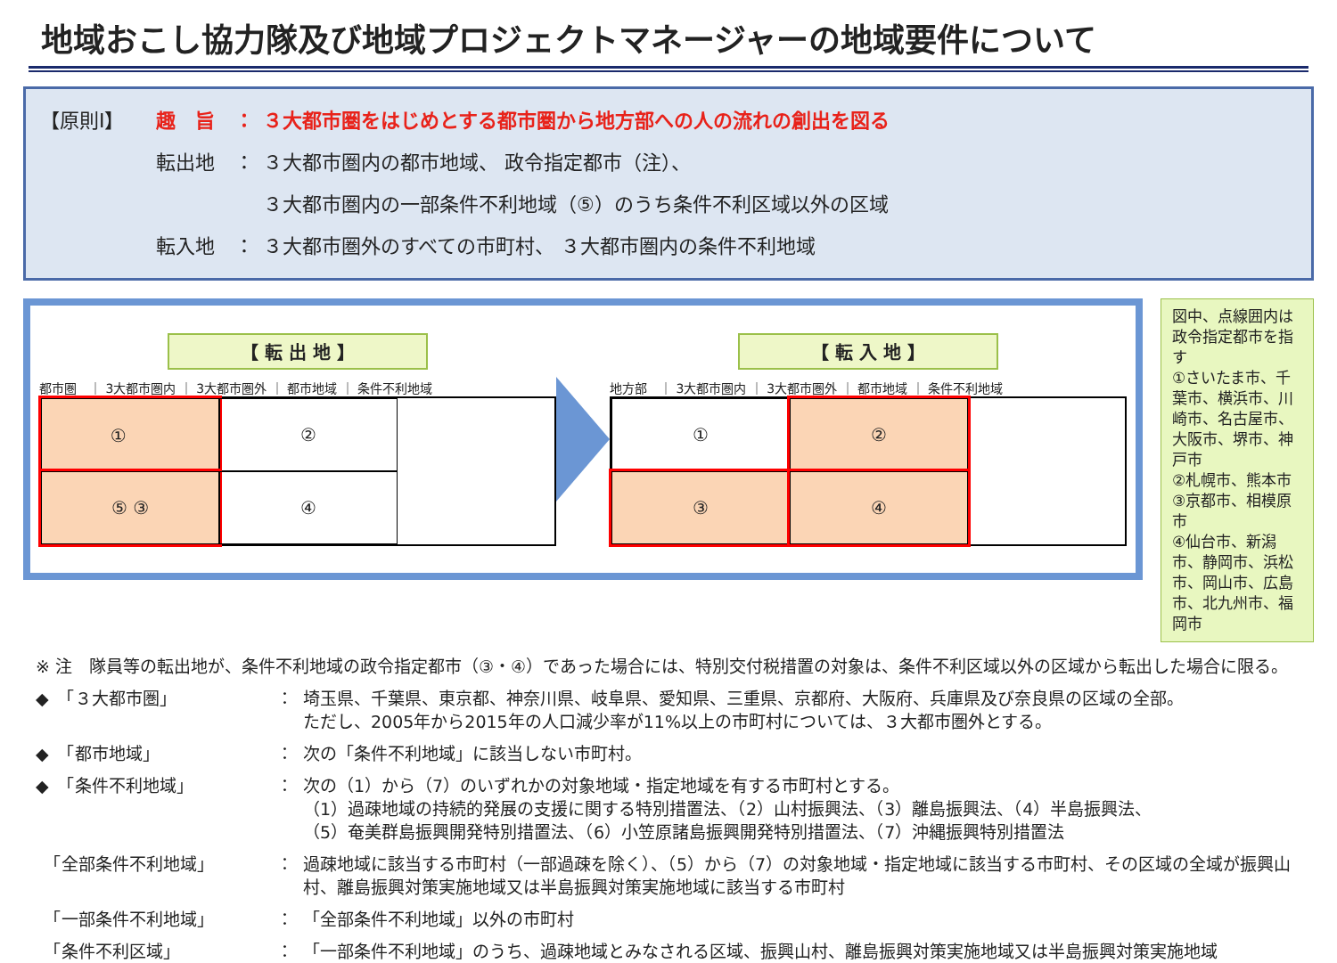地域おこし協力隊及び地域プロジェクトマネージャーの地域要件について
【原則Ⅰ】 趣　旨　： ３大都市圏をはじめとする都市圏から地方部への人の流れの創出を図る
転出地　： ３大都市圏内の都市地域、 政令指定都市（注）、
３大都市圏内の一部条件不利地域（⑤）のうち条件不利区域以外の区域
転入地　： ３大都市圏外のすべての市町村、 ３大都市圏内の条件不利地域
【 転 出 地 】
都市圏　｜ 3大都市圏内 ｜ 3大都市圏外 ｜ 都市地域 ｜ 条件不利地域
① 　
②
⑤ ③
④
【 転 入 地 】
地方部　｜ 3大都市圏内 ｜ 3大都市圏外 ｜ 都市地域 ｜ 条件不利地域
①
②
③
④
図中、点線囲内は政令指定都市を指す
①さいたま市、千葉市、横浜市、川崎市、名古屋市、大阪市、堺市、神戸市
②札幌市、熊本市
③京都市、相模原市
④仙台市、新潟市、静岡市、浜松市、岡山市、広島市、北九州市、福岡市
※ 注　隊員等の転出地が、条件不利地域の政令指定都市（③・④）であった場合には、特別交付税措置の対象は、条件不利区域以外の区域から転出した場合に限る。
◆　「３大都市圏」 ： 埼玉県、千葉県、東京都、神奈川県、岐阜県、愛知県、三重県、京都府、大阪府、兵庫県及び奈良県の区域の全部。
ただし、2005年から2015年の人口減少率が11%以上の市町村については、３大都市圏外とする。
◆　「都市地域」 ： 次の「条件不利地域」に該当しない市町村。
◆　「条件不利地域」 ： 次の（1）から（7）のいずれかの対象地域・指定地域を有する市町村とする。
（1）過疎地域の持続的発展の支援に関する特別措置法、（2）山村振興法、（3）離島振興法、（4）半島振興法、
（5）奄美群島振興開発特別措置法、（6）小笠原諸島振興開発特別措置法、（7）沖縄振興特別措置法
　「全部条件不利地域」 ： 過疎地域に該当する市町村（一部過疎を除く）、（5）から（7）の対象地域・指定地域に該当する市町村、その区域の全域が振興山村、離島振興対策実施地域又は半島振興対策実施地域に該当する市町村
　「一部条件不利地域」 ： 「全部条件不利地域」以外の市町村
　「条件不利区域」 ： 「一部条件不利地域」のうち、過疎地域とみなされる区域、振興山村、離島振興対策実施地域又は半島振興対策実施地域